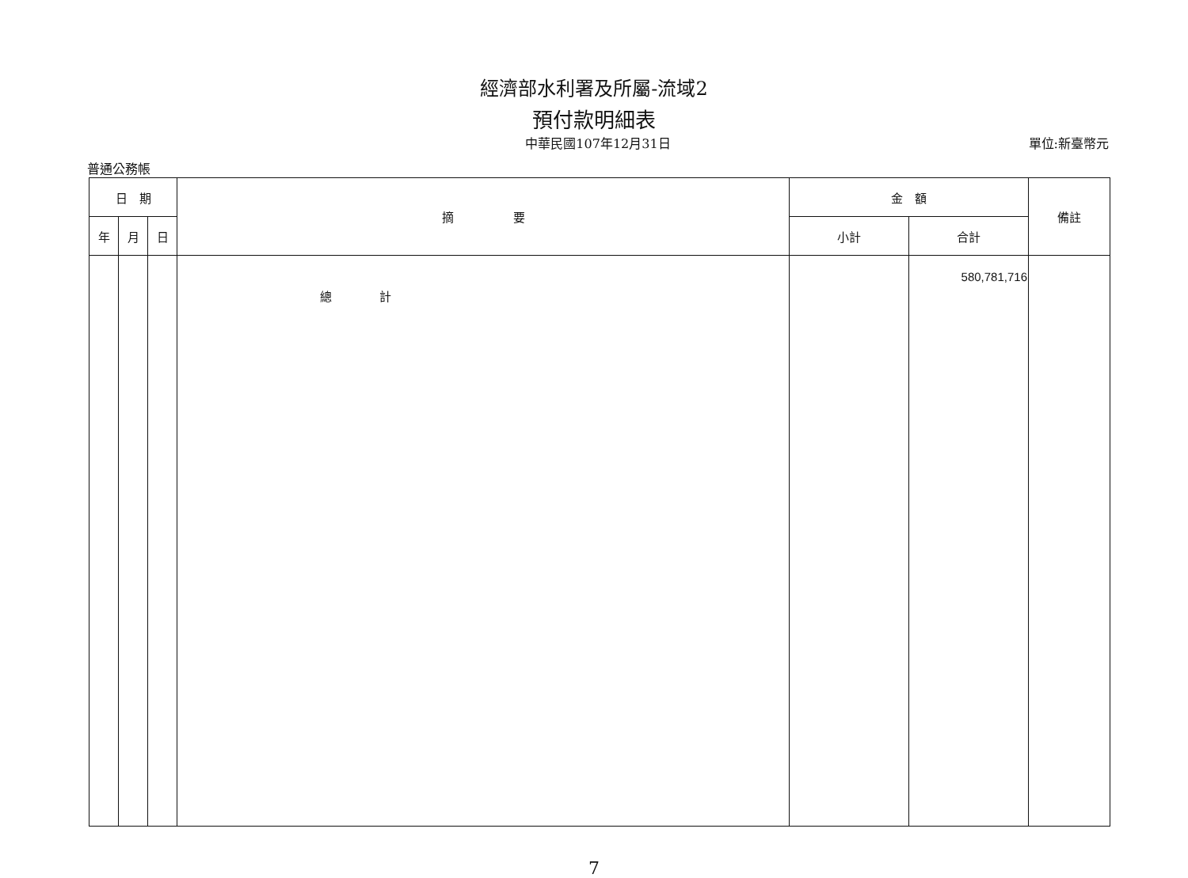經濟部水利署及所屬-流域2
預付款明細表
中華民國107年12月31日 單位:新臺幣元
普通公務帳
| 日 期 | | | 摘 要 | 金 額 | | 備註 |
| --- | --- | --- | --- | --- | --- | --- |
| 年 | 月 | 日 | | 小計 | 合計 | |
| | | | 總 計 | | 580,781,716 | |
7